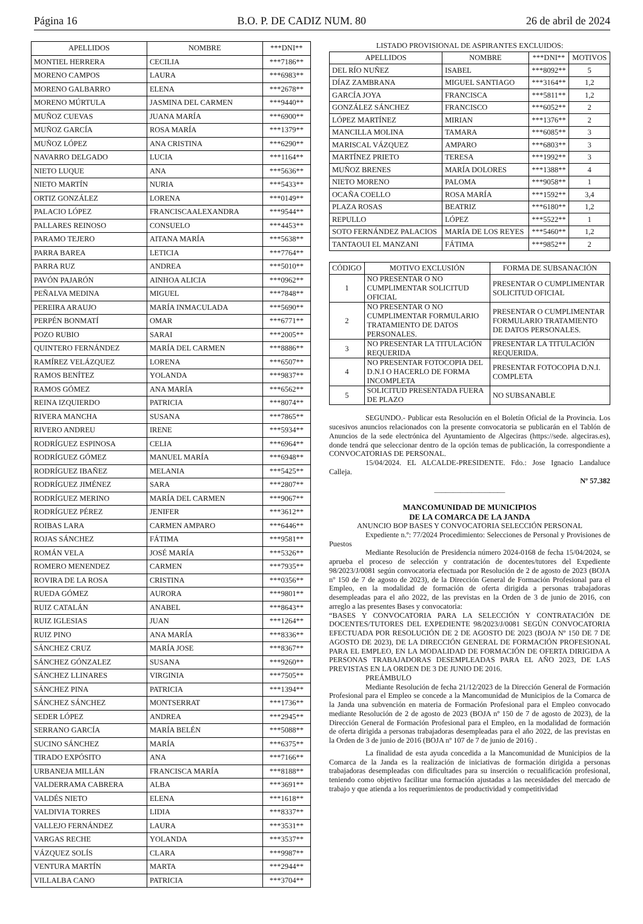Página 16 B.O. P. DE CADIZ NUM. 80 26 de abril de 2024
| APELLIDOS | NOMBRE | ***DNI** |
| --- | --- | --- |
| MONTIEL HERRERA | CECILIA | ***7186** |
| MORENO CAMPOS | LAURA | ***6983** |
| MORENO GALBARRO | ELENA | ***2678** |
| MORENO MÚRTULA | JASMINA DEL CARMEN | ***9440** |
| MUÑOZ CUEVAS | JUANA MARÍA | ***6900** |
| MUÑOZ GARCÍA | ROSA MARÍA | ***1379** |
| MUÑOZ LÓPEZ | ANA CRISTINA | ***6290** |
| NAVARRO DELGADO | LUCIA | ***1164** |
| NIETO LUQUE | ANA | ***5636** |
| NIETO MARTÍN | NURIA | ***5433** |
| ORTIZ GONZÁLEZ | LORENA | ***0149** |
| PALACIO LÓPEZ | FRANCISCAALEXANDRA | ***9544** |
| PALLARES REINOSO | CONSUELO | ***4453** |
| PARAMO TEJERO | AITANA MARÍA | ***5638** |
| PARRA BAREA | LETICIA | ***7764** |
| PARRA RUZ | ANDREA | ***5010** |
| PAVÓN PAJARÓN | AINHOA ALICIA | ***0962** |
| PEÑALVA MEDINA | MIGUEL | ***7848** |
| PEREIRA ARAUJO | MARÍA INMACULADA | ***5690** |
| PERPÉN BONMATÍ | OMAR | ***6771** |
| POZO RUBIO | SARAI | ***2005** |
| QUINTERO FERNÁNDEZ | MARÍA DEL CARMEN | ***8886** |
| RAMÍREZ VELÁZQUEZ | LORENA | ***6507** |
| RAMOS BENÍTEZ | YOLANDA | ***9837** |
| RAMOS GÓMEZ | ANA MARÍA | ***6562** |
| REINA IZQUIERDO | PATRICIA | ***8074** |
| RIVERA MANCHA | SUSANA | ***7865** |
| RIVERO ANDREU | IRENE | ***5934** |
| RODRÍGUEZ ESPINOSA | CELIA | ***6964** |
| RODRÍGUEZ GÓMEZ | MANUEL MARÍA | ***6948** |
| RODRÍGUEZ IBAÑEZ | MELANIA | ***5425** |
| RODRÍGUEZ JIMÉNEZ | SARA | ***2807** |
| RODRÍGUEZ MERINO | MARÍA DEL CARMEN | ***9067** |
| RODRÍGUEZ PÉREZ | JENIFER | ***3612** |
| ROIBAS LARA | CARMEN AMPARO | ***6446** |
| ROJAS SÁNCHEZ | FÁTIMA | ***9581** |
| ROMÁN VELA | JOSÉ MARÍA | ***5326** |
| ROMERO MENENDEZ | CARMEN | ***7935** |
| ROVIRA DE LA ROSA | CRISTINA | ***0356** |
| RUEDA GÓMEZ | AURORA | ***9801** |
| RUIZ CATALÁN | ANABEL | ***8643** |
| RUIZ IGLESIAS | JUAN | ***1264** |
| RUIZ PINO | ANA MARÍA | ***8336** |
| SÁNCHEZ CRUZ | MARÍA JOSE | ***8367** |
| SÁNCHEZ GÓNZALEZ | SUSANA | ***9260** |
| SÁNCHEZ LLINARES | VIRGINIA | ***7505** |
| SÁNCHEZ PINA | PATRICIA | ***1394** |
| SÁNCHEZ SÁNCHEZ | MONTSERRAT | ***1736** |
| SEDER LÓPEZ | ANDREA | ***2945** |
| SERRANO GARCÍA | MARÍA BELÉN | ***5088** |
| SUCINO SÁNCHEZ | MARÍA | ***6375** |
| TIRADO EXPÓSITO | ANA | ***7166** |
| URBANEJA MILLÁN | FRANCISCA MARÍA | ***8188** |
| VALDERRAMA CABRERA | ALBA | ***3691** |
| VALDÉS NIETO | ELENA | ***1618** |
| VALDIVIA TORRES | LIDIA | ***8337** |
| VALLEJO FERNÁNDEZ | LAURA | ***3531** |
| VARGAS RECHE | YOLANDA | ***3537** |
| VÁZQUEZ SOLÍS | CLARA | ***9987** |
| VENTURA MARTÍN | MARTA | ***2944** |
| VILLALBA CANO | PATRICIA | ***3704** |
LISTADO PROVISIONAL DE ASPIRANTES EXCLUIDOS:
| APELLIDOS | NOMBRE | ***DNI** | MOTIVOS |
| --- | --- | --- | --- |
| DEL RÍO NUÑEZ | ISABEL | ***8092** | 5 |
| DÍAZ ZAMBRANA | MIGUEL SANTIAGO | ***3164** | 1,2 |
| GARCÍA JOYA | FRANCISCA | ***5811** | 1,2 |
| GONZÁLEZ SÁNCHEZ | FRANCISCO | ***6052** | 2 |
| LÓPEZ MARTÍNEZ | MIRIAN | ***1376** | 2 |
| MANCILLA MOLINA | TAMARA | ***6085** | 3 |
| MARISCAL VÁZQUEZ | AMPARO | ***6803** | 3 |
| MARTÍNEZ PRIETO | TERESA | ***1992** | 3 |
| MUÑOZ BRENES | MARÍA DOLORES | ***1388** | 4 |
| NIETO MORENO | PALOMA | ***9058** | 1 |
| OCAÑA COELLO | ROSA MARÍA | ***1592** | 3,4 |
| PLAZA ROSAS | BEATRIZ | ***6180** | 1,2 |
| REPULLO | LÓPEZ | ***5522** | 1 |
| SOTO FERNÁNDEZ PALACIOS | MARÍA DE LOS REYES | ***5460** | 1,2 |
| TANTAOUI EL MANZANI | FÁTIMA | ***9852** | 2 |
| CÓDIGO | MOTIVO EXCLUSIÓN | FORMA DE SUBSANACIÓN |
| --- | --- | --- |
| 1 | NO PRESENTAR O NO CUMPLIMENTAR SOLICITUD OFICIAL | PRESENTAR O CUMPLIMENTAR SOLICITUD OFICIAL |
| 2 | NO PRESENTAR O NO CUMPLIMENTAR FORMULARIO TRATAMIENTO DE DATOS PERSONALES. | PRESENTAR O CUMPLIMENTAR FORMULARIO TRATAMIENTO DE DATOS PERSONALES. |
| 3 | NO PRESENTAR LA TITULACIÓN REQUERIDA | PRESENTAR LA TITULACIÓN REQUERIDA. |
| 4 | NO PRESENTAR FOTOCOPIA DEL D.N.I O HACERLO DE FORMA INCOMPLETA | PRESENTAR FOTOCOPIA D.N.I. COMPLETA |
| 5 | SOLICITUD PRESENTADA FUERA DE PLAZO | NO SUBSANABLE |
SEGUNDO.- Publicar esta Resolución en el Boletín Oficial de la Provincia. Los sucesivos anuncios relacionados con la presente convocatoria se publicarán en el Tablón de Anuncios de la sede electrónica del Ayuntamiento de Algeciras (https://sede. algeciras.es), donde tendrá que seleccionar dentro de la opción temas de publicación, la correspondiente a CONVOCATORIAS DE PERSONAL.
15/04/2024. EL ALCALDE-PRESIDENTE. Fdo.: Jose Ignacio Landaluce Calleja.
Nº 57.382
___________________
MANCOMUNIDAD DE MUNICIPIOS
DE LA COMARCA DE LA JANDA
ANUNCIO BOP BASES Y CONVOCATORIA SELECCIÓN PERSONAL
Expediente n.º: 77/2024 Procedimiento: Selecciones de Personal y Provisiones de Puestos
Mediante Resolución de Presidencia número 2024-0168 de fecha 15/04/2024, se aprueba el proceso de selección y contratación de docentes/tutores del Expediente 98/2023/J/0081 según convocatoria efectuada por Resolución de 2 de agosto de 2023 (BOJA nº 150 de 7 de agosto de 2023), de la Dirección General de Formación Profesional para el Empleo, en la modalidad de formación de oferta dirigida a personas trabajadoras desempleadas para el año 2022, de las previstas en la Orden de 3 de junio de 2016, con arreglo a las presentes Bases y convocatoria:
“BASES Y CONVOCATORIA PARA LA SELECCIÓN Y CONTRATACIÓN DE DOCENTES/TUTORES DEL EXPEDIENTE 98/2023/J/0081 SEGÚN CONVOCATORIA EFECTUADA POR RESOLUCIÓN DE 2 DE AGOSTO DE 2023 (BOJA Nº 150 DE 7 DE AGOSTO DE 2023), DE LA DIRECCIÓN GENERAL DE FORMACIÓN PROFESIONAL PARA EL EMPLEO, EN LA MODALIDAD DE FORMACIÓN DE OFERTA DIRIGIDA A PERSONAS TRABAJADORAS DESEMPLEADAS PARA EL AÑO 2023, DE LAS PREVISTAS EN LA ORDEN DE 3 DE JUNIO DE 2016.
PREÁMBULO
Mediante Resolución de fecha 21/12/2023 de la Dirección General de Formación Profesional para el Empleo se concede a la Mancomunidad de Municipios de la Comarca de la Janda una subvención en materia de Formación Profesional para el Empleo convocado mediante Resolución de 2 de agosto de 2023 (BOJA nº 150 de 7 de agosto de 2023), de la Dirección General de Formación Profesional para el Empleo, en la modalidad de formación de oferta dirigida a personas trabajadoras desempleadas para el año 2022, de las previstas en la Orden de 3 de junio de 2016 (BOJA nº 107 de 7 de junio de 2016) .
La finalidad de esta ayuda concedida a la Mancomunidad de Municipios de la Comarca de la Janda es la realización de iniciativas de formación dirigida a personas trabajadoras desempleadas con dificultades para su inserción o recualificación profesional, teniendo como objetivo facilitar una formación ajustadas a las necesidades del mercado de trabajo y que atienda a los requerimientos de productividad y competitividad